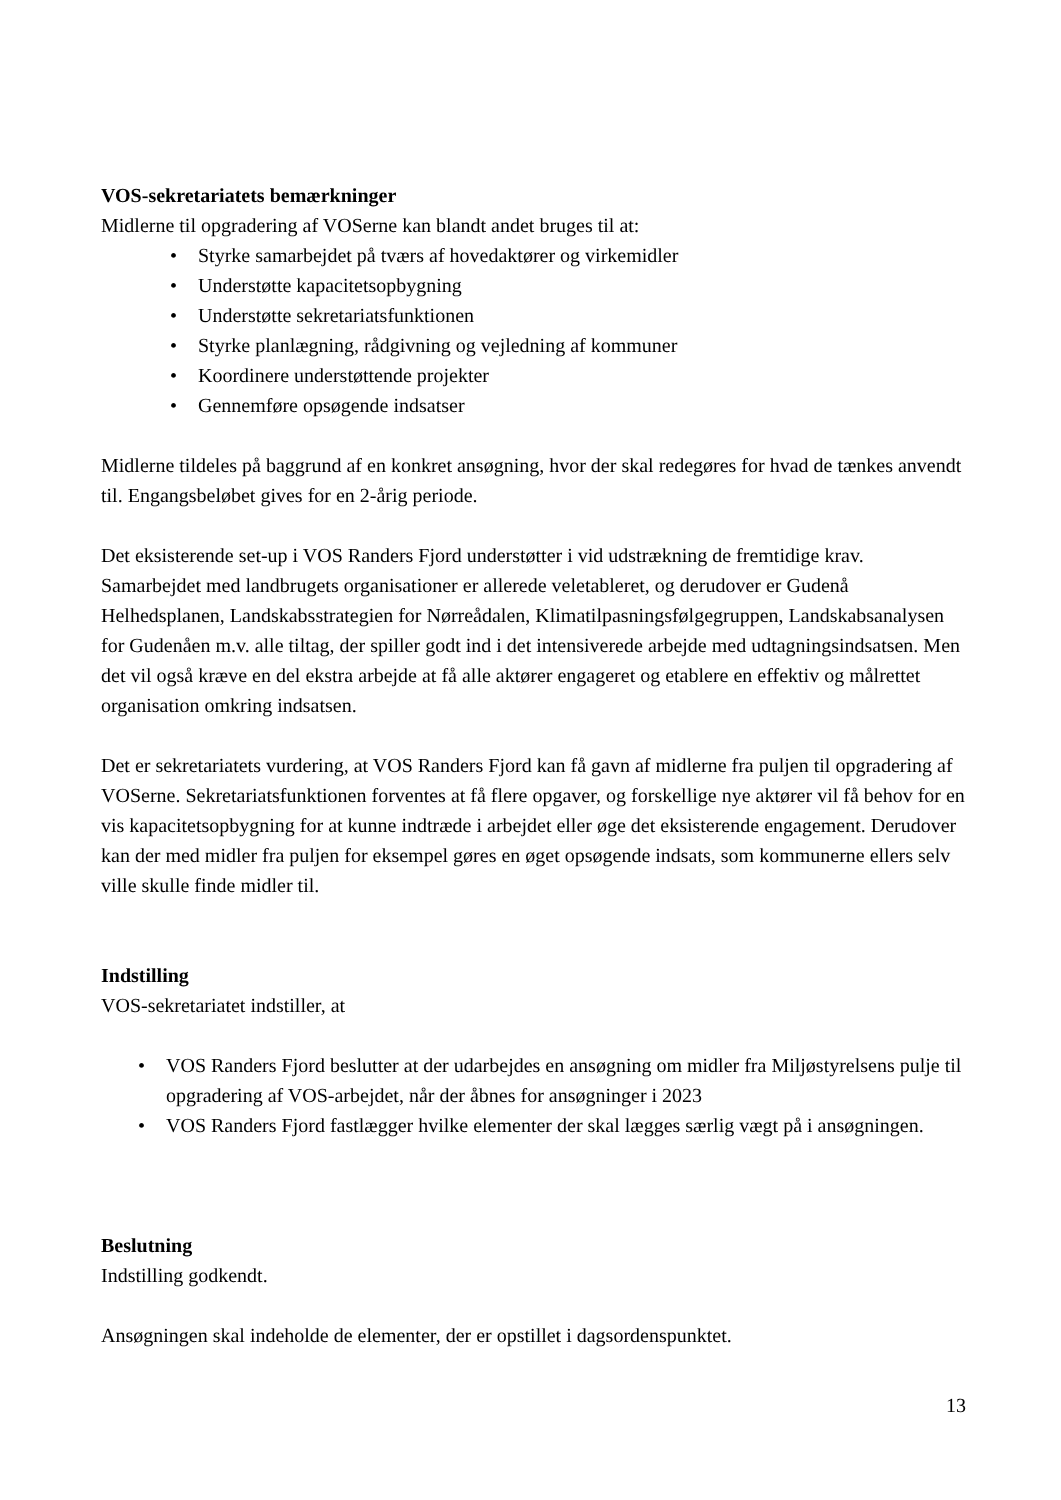VOS-sekretariatets bemærkninger
Midlerne til opgradering af VOSerne kan blandt andet bruges til at:
• Styrke samarbejdet på tværs af hovedaktører og virkemidler
• Understøtte kapacitetsopbygning
• Understøtte sekretariatsfunktionen
• Styrke planlægning, rådgivning og vejledning af kommuner
• Koordinere understøttende projekter
• Gennemføre opsøgende indsatser
Midlerne tildeles på baggrund af en konkret ansøgning, hvor der skal redegøres for hvad de tænkes anvendt til. Engangsbeløbet gives for en 2-årig periode.
Det eksisterende set-up i VOS Randers Fjord understøtter i vid udstrækning de fremtidige krav. Samarbejdet med landbrugets organisationer er allerede veletableret, og derudover er Gudenå Helhedsplanen, Landskabsstrategien for Nørreådalen, Klimatilpasningsfølgegruppen, Landskabsanalysen for Gudenåen m.v. alle tiltag, der spiller godt ind i det intensiverede arbejde med udtagningsindsatsen. Men det vil også kræve en del ekstra arbejde at få alle aktører engageret og etablere en effektiv og målrettet organisation omkring indsatsen.
Det er sekretariatets vurdering, at VOS Randers Fjord kan få gavn af midlerne fra puljen til opgradering af VOSerne. Sekretariatsfunktionen forventes at få flere opgaver, og forskellige nye aktører vil få behov for en vis kapacitetsopbygning for at kunne indtræde i arbejdet eller øge det eksisterende engagement. Derudover kan der med midler fra puljen for eksempel gøres en øget opsøgende indsats, som kommunerne ellers selv ville skulle finde midler til.
Indstilling
VOS-sekretariatet indstiller, at
• VOS Randers Fjord beslutter at der udarbejdes en ansøgning om midler fra Miljøstyrelsens pulje til opgradering af VOS-arbejdet, når der åbnes for ansøgninger i 2023
• VOS Randers Fjord fastlægger hvilke elementer der skal lægges særlig vægt på i ansøgningen.
Beslutning
Indstilling godkendt.
Ansøgningen skal indeholde de elementer, der er opstillet i dagsordenspunktet.
13